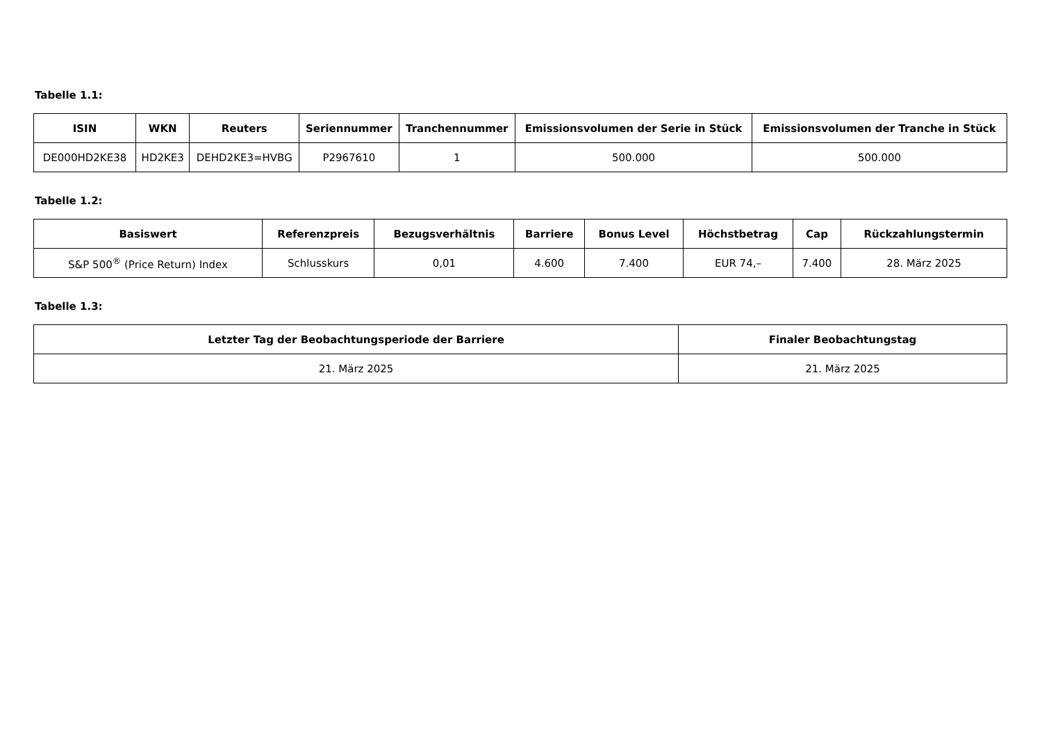Tabelle 1.1:
| ISIN | WKN | Reuters | Seriennummer | Tranchennummer | Emissionsvolumen der Serie in Stück | Emissionsvolumen der Tranche in Stück |
| --- | --- | --- | --- | --- | --- | --- |
| DE000HD2KE38 | HD2KE3 | DEHD2KE3=HVBG | P2967610 | 1 | 500.000 | 500.000 |
Tabelle 1.2:
| Basiswert | Referenzpreis | Bezugsverhältnis | Barriere | Bonus Level | Höchstbetrag | Cap | Rückzahlungstermin |
| --- | --- | --- | --- | --- | --- | --- | --- |
| S&P 500<sup>®</sup> (Price Return) Index | Schlusskurs | 0,01 | 4.600 | 7.400 | EUR 74,– | 7.400 | 28. März 2025 |
Tabelle 1.3:
| Letzter Tag der Beobachtungsperiode der Barriere | Finaler Beobachtungstag |
| --- | --- |
| 21. März 2025 | 21. März 2025 |